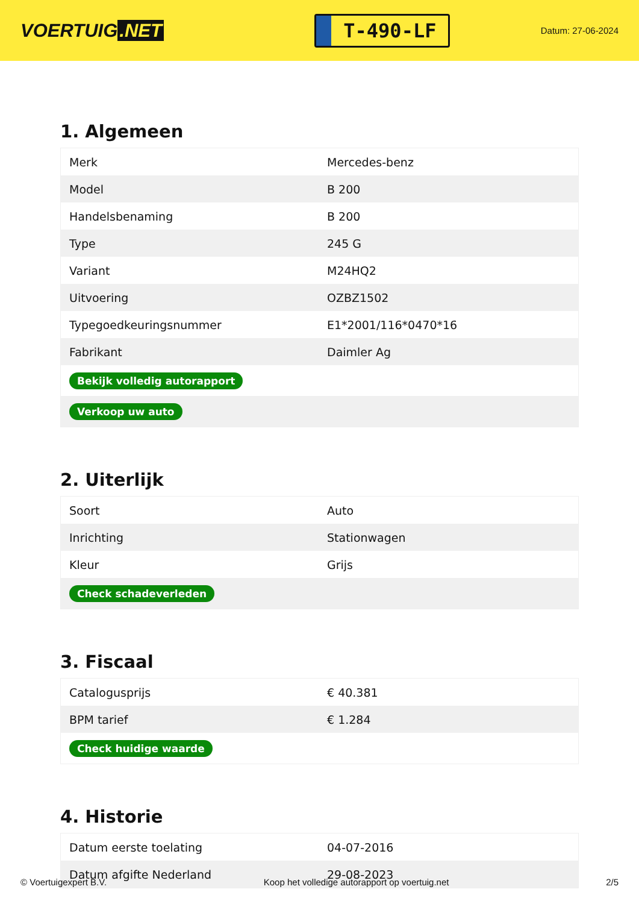VOERTUIG.NET
T-490-LF
Datum: 27-06-2024
1. Algemeen
| Merk | Mercedes-benz |
| Model | B 200 |
| Handelsbenaming | B 200 |
| Type | 245 G |
| Variant | M24HQ2 |
| Uitvoering | OZBZ1502 |
| Typegoedkeuringsnummer | E1*2001/116*0470*16 |
| Fabrikant | Daimler Ag |
| Bekijk volledig autorapport | |
| Verkoop uw auto | |
2. Uiterlijk
| Soort | Auto |
| Inrichting | Stationwagen |
| Kleur | Grijs |
| Check schadeverleden | |
3. Fiscaal
| Catalogusprijs | € 40.381 |
| BPM tarief | € 1.284 |
| Check huidige waarde | |
4. Historie
| Datum eerste toelating | 04-07-2016 |
| Datum afgifte Nederland | 29-08-2023 |
© Voertuigexpert B.V. Koop het volledige autorapport op voertuig.net 2/5